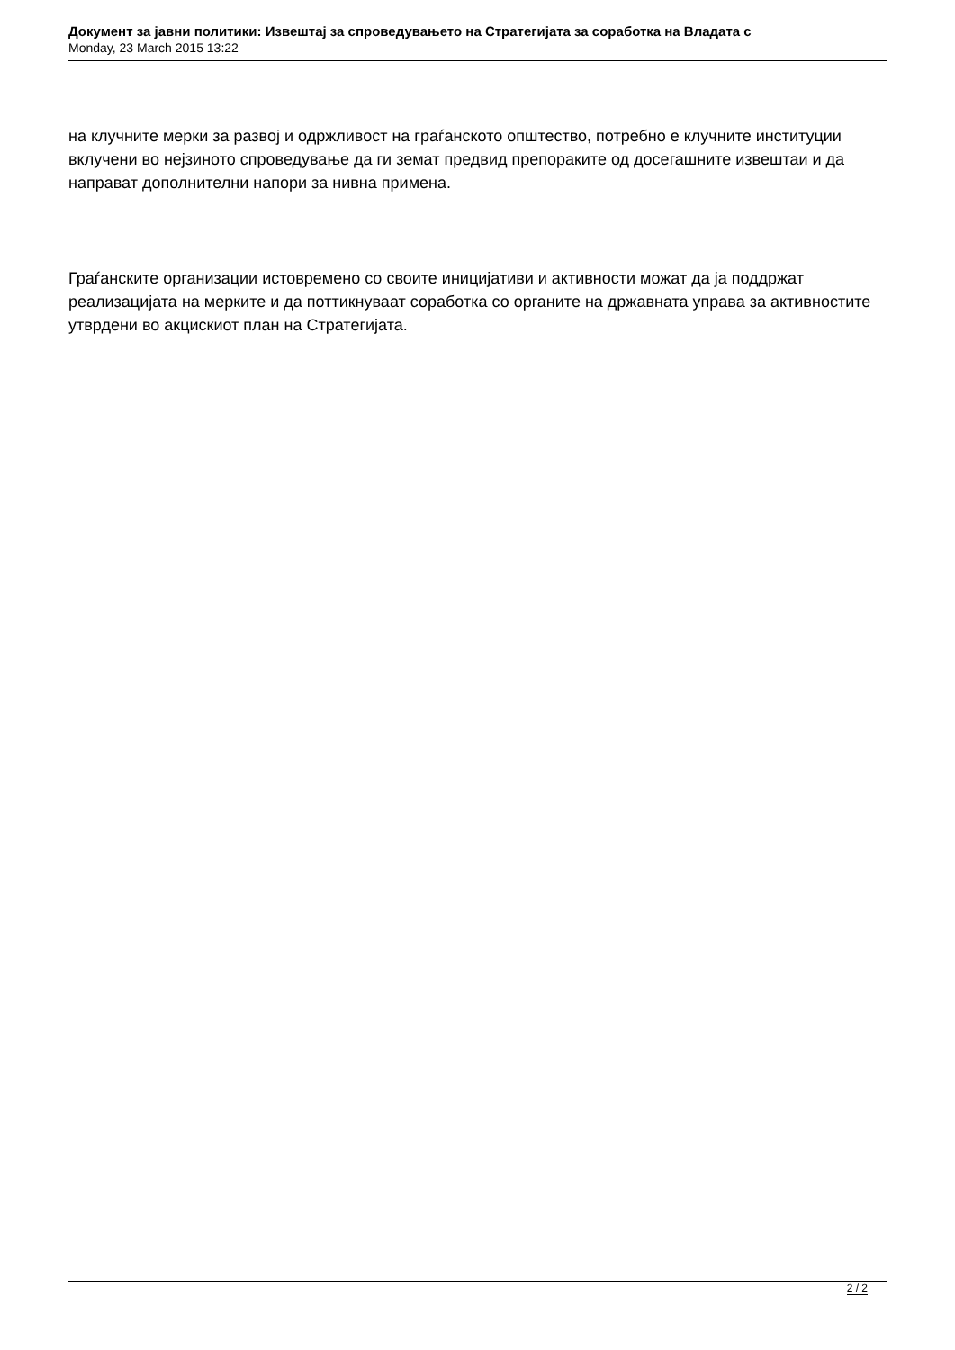Документ за јавни политики: Извештај за спроведувањето на Стратегијата за соработка на Владата с
Monday, 23 March 2015 13:22
на клучните мерки за развој и одржливост на граѓанското општество, потребно е клучните институции вклучени во нејзиното спроведување да ги земат предвид препораките од досегашните извештаи и да направат дополнителни напори за нивна примена.
Граѓанските организации истовремено со своите иницијативи и активности можат да ја поддржат реализацијата на мерките и да поттикнуваат соработка со органите на државната управа за активностите утврдени во акцискиот план на Стратегијата.
2 / 2